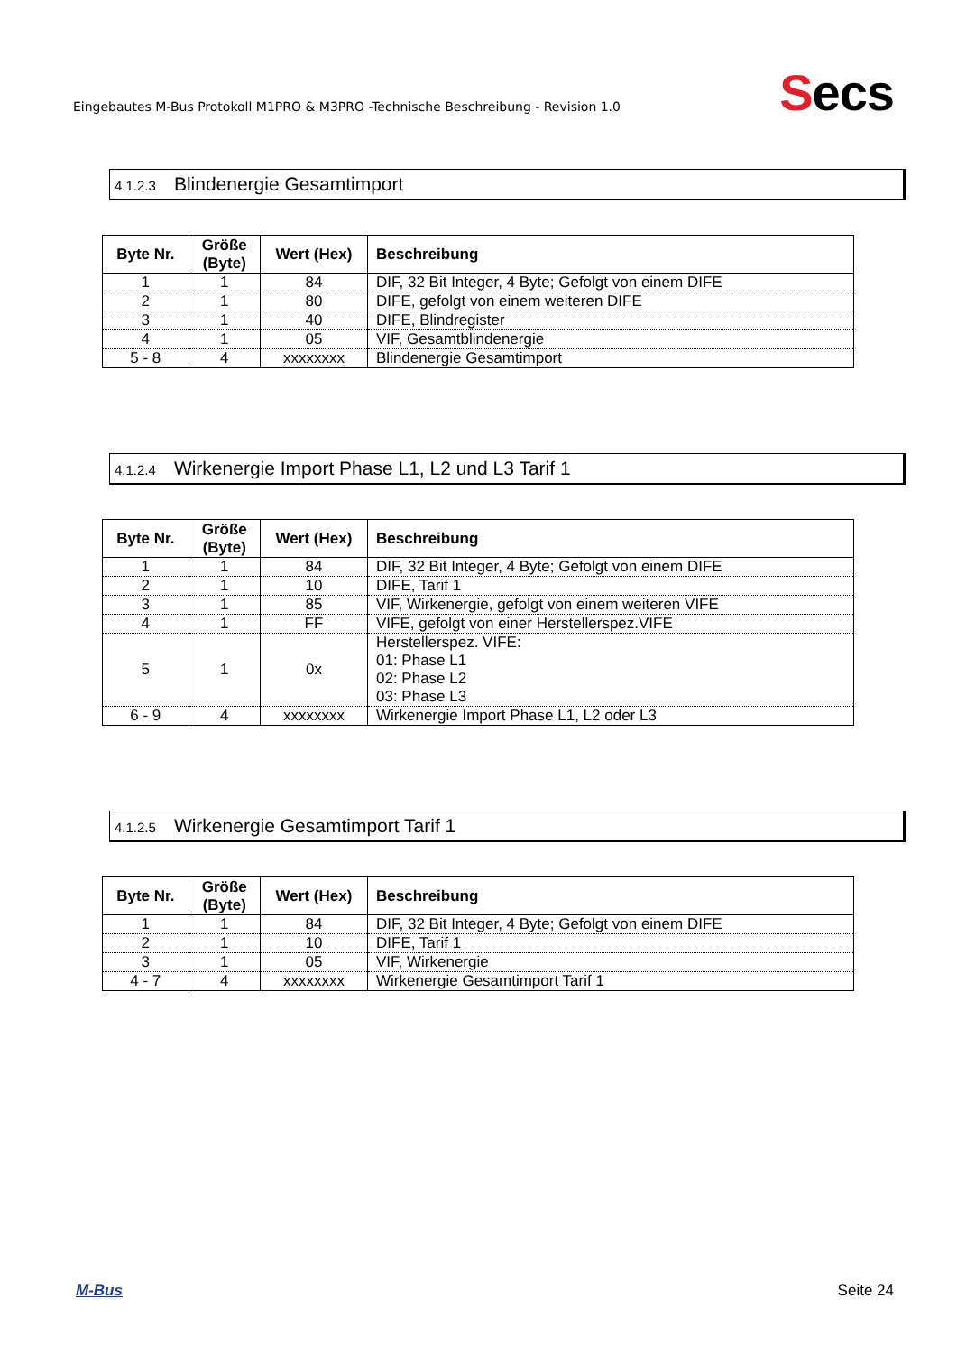Eingebautes M-Bus Protokoll M1PRO & M3PRO -Technische Beschreibung - Revision 1.0
Secs
4.1.2.3 Blindenergie Gesamtimport
| Byte Nr. | Größe (Byte) | Wert (Hex) | Beschreibung |
| --- | --- | --- | --- |
| 1 | 1 | 84 | DIF, 32 Bit Integer, 4 Byte; Gefolgt von einem DIFE |
| 2 | 1 | 80 | DIFE, gefolgt von einem weiteren DIFE |
| 3 | 1 | 40 | DIFE, Blindregister |
| 4 | 1 | 05 | VIF, Gesamtblindenergie |
| 5 - 8 | 4 | xxxxxxxx | Blindenergie Gesamtimport |
4.1.2.4 Wirkenergie Import Phase L1, L2 und L3 Tarif 1
| Byte Nr. | Größe (Byte) | Wert (Hex) | Beschreibung |
| --- | --- | --- | --- |
| 1 | 1 | 84 | DIF, 32 Bit Integer, 4 Byte; Gefolgt von einem DIFE |
| 2 | 1 | 10 | DIFE, Tarif 1 |
| 3 | 1 | 85 | VIF, Wirkenergie, gefolgt von einem weiteren VIFE |
| 4 | 1 | FF | VIFE, gefolgt von einer Herstellerspez.VIFE |
| 5 | 1 | 0x | Herstellerspez. VIFE: 01: Phase L1 02: Phase L2 03: Phase L3 |
| 6 - 9 | 4 | xxxxxxxx | Wirkenergie Import Phase L1, L2 oder L3 |
4.1.2.5 Wirkenergie Gesamtimport Tarif 1
| Byte Nr. | Größe (Byte) | Wert (Hex) | Beschreibung |
| --- | --- | --- | --- |
| 1 | 1 | 84 | DIF, 32 Bit Integer, 4 Byte; Gefolgt von einem DIFE |
| 2 | 1 | 10 | DIFE, Tarif 1 |
| 3 | 1 | 05 | VIF, Wirkenergie |
| 4 - 7 | 4 | xxxxxxxx | Wirkenergie Gesamtimport Tarif 1 |
M-Bus Seite 24